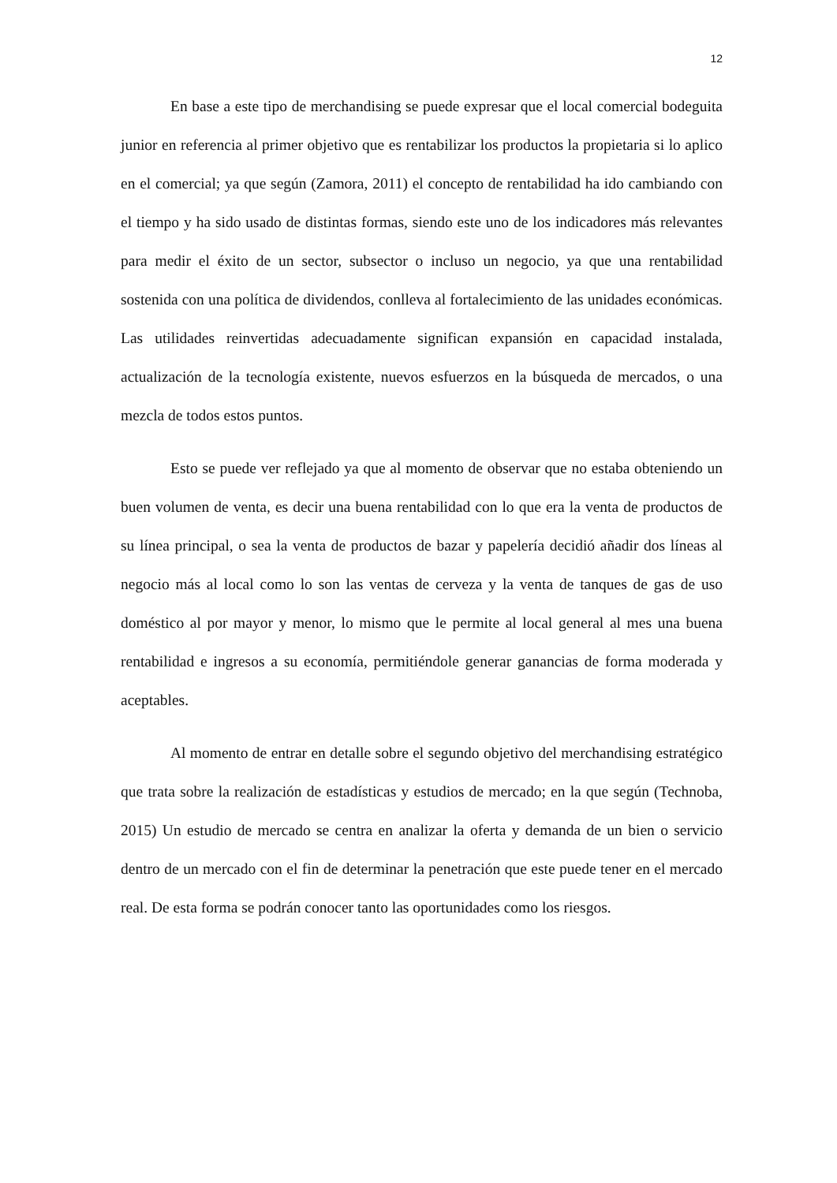12
En base a este tipo de merchandising se puede expresar que el local comercial bodeguita junior en referencia al primer objetivo que es rentabilizar los productos la propietaria si lo aplico en el comercial; ya que según (Zamora, 2011) el concepto de rentabilidad ha ido cambiando con el tiempo y ha sido usado de distintas formas, siendo este uno de los indicadores más relevantes para medir el éxito de un sector, subsector o incluso un negocio, ya que una rentabilidad sostenida con una política de dividendos, conlleva al fortalecimiento de las unidades económicas. Las utilidades reinvertidas adecuadamente significan expansión en capacidad instalada, actualización de la tecnología existente, nuevos esfuerzos en la búsqueda de mercados, o una mezcla de todos estos puntos.
Esto se puede ver reflejado ya que al momento de observar que no estaba obteniendo un buen volumen de venta, es decir una buena rentabilidad con lo que era la venta de productos de su línea principal, o sea la venta de productos de bazar y papelería decidió añadir dos líneas al negocio más al local como lo son las ventas de cerveza y la venta de tanques de gas de uso doméstico al por mayor y menor, lo mismo que le permite al local general al mes una buena rentabilidad e ingresos a su economía, permitiéndole generar ganancias de forma moderada y aceptables.
Al momento de entrar en detalle sobre el segundo objetivo del merchandising estratégico que trata sobre la realización de estadísticas y estudios de mercado; en la que según (Technoba, 2015) Un estudio de mercado se centra en analizar la oferta y demanda de un bien o servicio dentro de un mercado con el fin de determinar la penetración que este puede tener en el mercado real. De esta forma se podrán conocer tanto las oportunidades como los riesgos.